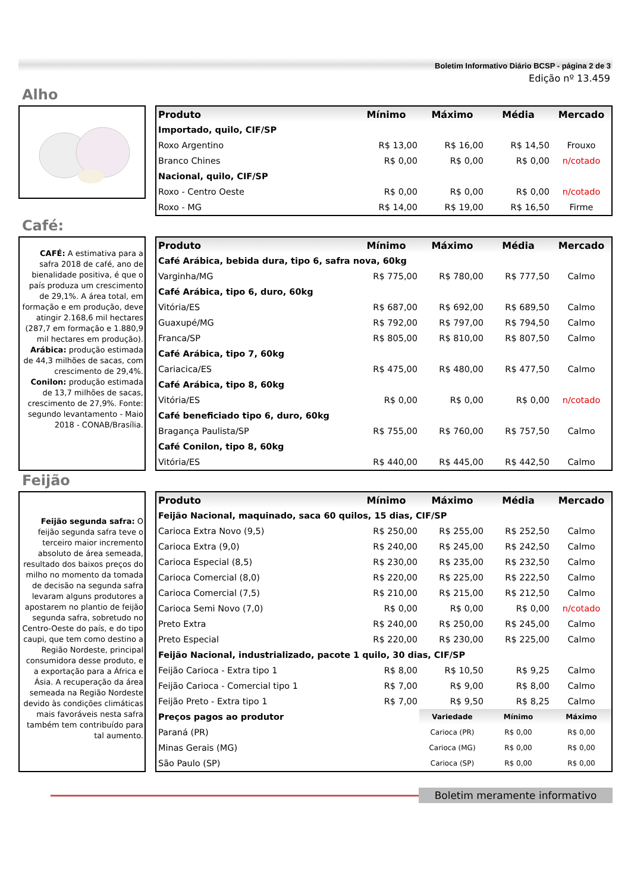Boletim Informativo Diário BCSP - página 2 de 3
Edição nº 13.459
Alho
| Produto | Mínimo | Máximo | Média | Mercado |
| --- | --- | --- | --- | --- |
| Importado, quilo, CIF/SP | | | | |
| Roxo Argentino | R$ 13,00 | R$ 16,00 | R$ 14,50 | Frouxo |
| Branco Chines | R$ 0,00 | R$ 0,00 | R$ 0,00 | n/cotado |
| Nacional, quilo, CIF/SP | | | | |
| Roxo - Centro Oeste | R$ 0,00 | R$ 0,00 | R$ 0,00 | n/cotado |
| Roxo - MG | R$ 14,00 | R$ 19,00 | R$ 16,50 | Firme |
Café:
CAFÉ: A estimativa para a safra 2018 de café, ano de bienalidade positiva, é que o país produza um crescimento de 29,1%. A área total, em formação e em produção, deve atingir 2.168,6 mil hectares (287,7 em formação e 1.880,9 mil hectares em produção). Arábica: produção estimada de 44,3 milhões de sacas, com crescimento de 29,4%. Conilon: produção estimada de 13,7 milhões de sacas, crescimento de 27,9%. Fonte: segundo levantamento - Maio 2018 - CONAB/Brasília.
| Produto | Mínimo | Máximo | Média | Mercado |
| --- | --- | --- | --- | --- |
| Café Arábica, bebida dura, tipo 6, safra nova, 60kg | | | | |
| Varginha/MG | R$ 775,00 | R$ 780,00 | R$ 777,50 | Calmo |
| Café Arábica, tipo 6, duro, 60kg | | | | |
| Vitória/ES | R$ 687,00 | R$ 692,00 | R$ 689,50 | Calmo |
| Guaxupé/MG | R$ 792,00 | R$ 797,00 | R$ 794,50 | Calmo |
| Franca/SP | R$ 805,00 | R$ 810,00 | R$ 807,50 | Calmo |
| Café Arábica, tipo 7, 60kg | | | | |
| Cariacica/ES | R$ 475,00 | R$ 480,00 | R$ 477,50 | Calmo |
| Café Arábica, tipo 8, 60kg | | | | |
| Vitória/ES | R$ 0,00 | R$ 0,00 | R$ 0,00 | n/cotado |
| Café beneficiado tipo 6, duro, 60kg | | | | |
| Bragança Paulista/SP | R$ 755,00 | R$ 760,00 | R$ 757,50 | Calmo |
| Café Conilon, tipo 8, 60kg | | | | |
| Vitória/ES | R$ 440,00 | R$ 445,00 | R$ 442,50 | Calmo |
Feijão
Feijão segunda safra: O feijão segunda safra teve o terceiro maior incremento absoluto de área semeada, resultado dos baixos preços do milho no momento da tomada de decisão na segunda safra levaram alguns produtores a apostarem no plantio de feijão segunda safra, sobretudo no Centro-Oeste do país, e do tipo caupi, que tem como destino a Região Nordeste, principal consumidora desse produto, e a exportação para a África e Ásia. A recuperação da área semeada na Região Nordeste devido às condições climáticas mais favoráveis nesta safra também tem contribuído para tal aumento.
| Produto | Mínimo | Máximo | Média | Mercado |
| --- | --- | --- | --- | --- |
| Feijão Nacional, maquinado, saca 60 quilos, 15 dias, CIF/SP | | | | |
| Carioca Extra Novo (9,5) | R$ 250,00 | R$ 255,00 | R$ 252,50 | Calmo |
| Carioca Extra (9,0) | R$ 240,00 | R$ 245,00 | R$ 242,50 | Calmo |
| Carioca Especial (8,5) | R$ 230,00 | R$ 235,00 | R$ 232,50 | Calmo |
| Carioca Comercial (8,0) | R$ 220,00 | R$ 225,00 | R$ 222,50 | Calmo |
| Carioca Comercial (7,5) | R$ 210,00 | R$ 215,00 | R$ 212,50 | Calmo |
| Carioca Semi Novo (7,0) | R$ 0,00 | R$ 0,00 | R$ 0,00 | n/cotado |
| Preto Extra | R$ 240,00 | R$ 250,00 | R$ 245,00 | Calmo |
| Preto Especial | R$ 220,00 | R$ 230,00 | R$ 225,00 | Calmo |
| Feijão Nacional, industrializado, pacote 1 quilo, 30 dias, CIF/SP | | | | |
| Feijão Carioca - Extra tipo 1 | R$ 8,00 | R$ 10,50 | R$ 9,25 | Calmo |
| Feijão Carioca - Comercial tipo 1 | R$ 7,00 | R$ 9,00 | R$ 8,00 | Calmo |
| Feijão Preto - Extra tipo 1 | R$ 7,00 | R$ 9,50 | R$ 8,25 | Calmo |
| Preços pagos ao produtor | | Variedade | Mínimo | Máximo |
| Paraná (PR) | | Carioca (PR) | R$ 0,00 | R$ 0,00 |
| Minas Gerais (MG) | | Carioca (MG) | R$ 0,00 | R$ 0,00 |
| São Paulo (SP) | | Carioca (SP) | R$ 0,00 | R$ 0,00 |
Boletim meramente informativo